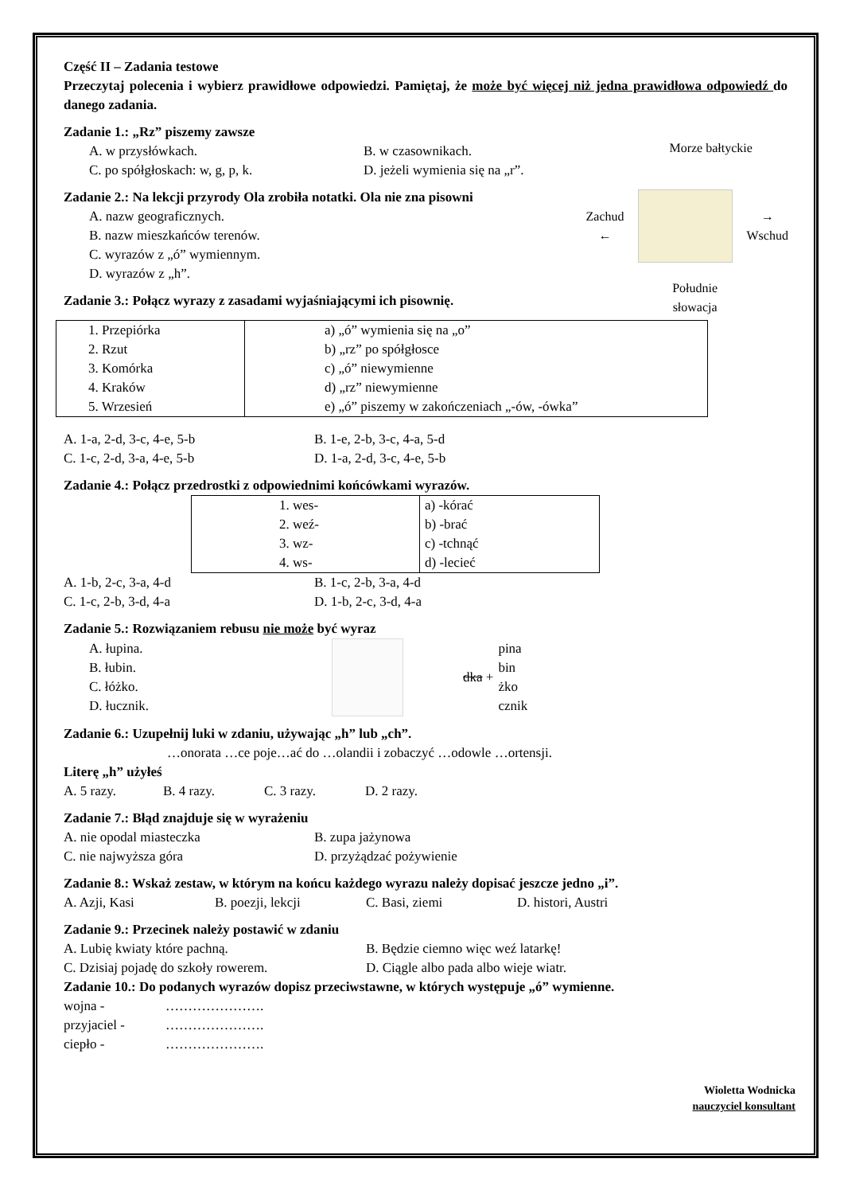Część II – Zadania testowe
Przeczytaj polecenia i wybierz prawidłowe odpowiedzi. Pamiętaj, że może być więcej niż jedna prawidłowa odpowiedź do danego zadania.
Zadanie 1.: „Rz” piszemy zawsze
A. w przysłówkach. B. w czasownikach.
C. po spółgłoskach: w, g, p, k. D. jeżeli wymienia się na „r”.
Zadanie 2.: Na lekcji przyrody Ola zrobiła notatki. Ola nie zna pisowni
A. nazw geograficznych.
B. nazw mieszkańców terenów.
C. wyrazów z „ó” wymiennym.
D. wyrazów z „h”.
Zadanie 3.: Połącz wyrazy z zasadami wyjaśniającymi ich pisownię.
Morze bałtyckie
Zachud ← → Wschud
Południe
słowacja
| 1. Przepiórka 2. Rzut 3. Komórka 4. Kraków 5. Wrzesień | a) „ó” wymienia się na „o” b) „rz” po spółgłosce c) „ó” niewymienne d) „rz” niewymienne e) „ó” piszemy w zakończeniach „-ów, -ówka” |
A. 1-a, 2-d, 3-c, 4-e, 5-b B. 1-e, 2-b, 3-c, 4-a, 5-d
C. 1-c, 2-d, 3-a, 4-e, 5-b D. 1-a, 2-d, 3-c, 4-e, 5-b
Zadanie 4.: Połącz przedrostki z odpowiednimi końcówkami wyrazów.
| 1. wes- 2. weź- 3. wz- 4. ws- | a) -kórać b) -brać c) -tchnąć d) -lecieć |
A. 1-b, 2-c, 3-a, 4-d B. 1-c, 2-b, 3-a, 4-d
C. 1-c, 2-b, 3-d, 4-a D. 1-b, 2-c, 3-d, 4-a
Zadanie 5.: Rozwiązaniem rebusu nie może być wyraz
A. łupina.
B. łubin.
C. łóżko.
D. łucznik.
dka +
pina
bin
żko
cznik
Zadanie 6.: Uzupełnij luki w zdaniu, używając „h” lub „ch”.
…onorata …ce poje…ać do …olandii i zobaczyć …odowle …ortensji.
Literę „h” użyłeś
A. 5 razy. B. 4 razy. C. 3 razy. D. 2 razy.
Zadanie 7.: Błąd znajduje się w wyrażeniu
A. nie opodal miasteczka B. zupa jażynowa
C. nie najwyższa góra D. przyżądzać pożywienie
Zadanie 8.: Wskaż zestaw, w którym na końcu każdego wyrazu należy dopisać jeszcze jedno „i”.
A. Azji, Kasi B. poezji, lekcji C. Basi, ziemi D. histori, Austri
Zadanie 9.: Przecinek należy postawić w zdaniu
A. Lubię kwiaty które pachną. B. Będzie ciemno więc weź latarkę!
C. Dzisiaj pojadę do szkoły rowerem. D. Ciągle albo pada albo wieje wiatr.
Zadanie 10.: Do podanych wyrazów dopisz przeciwstawne, w których występuje „ó” wymienne.
wojna - ………………….
przyjaciel - ………………….
ciepło - ………………….
Wioletta Wodnicka
nauczyciel konsultant